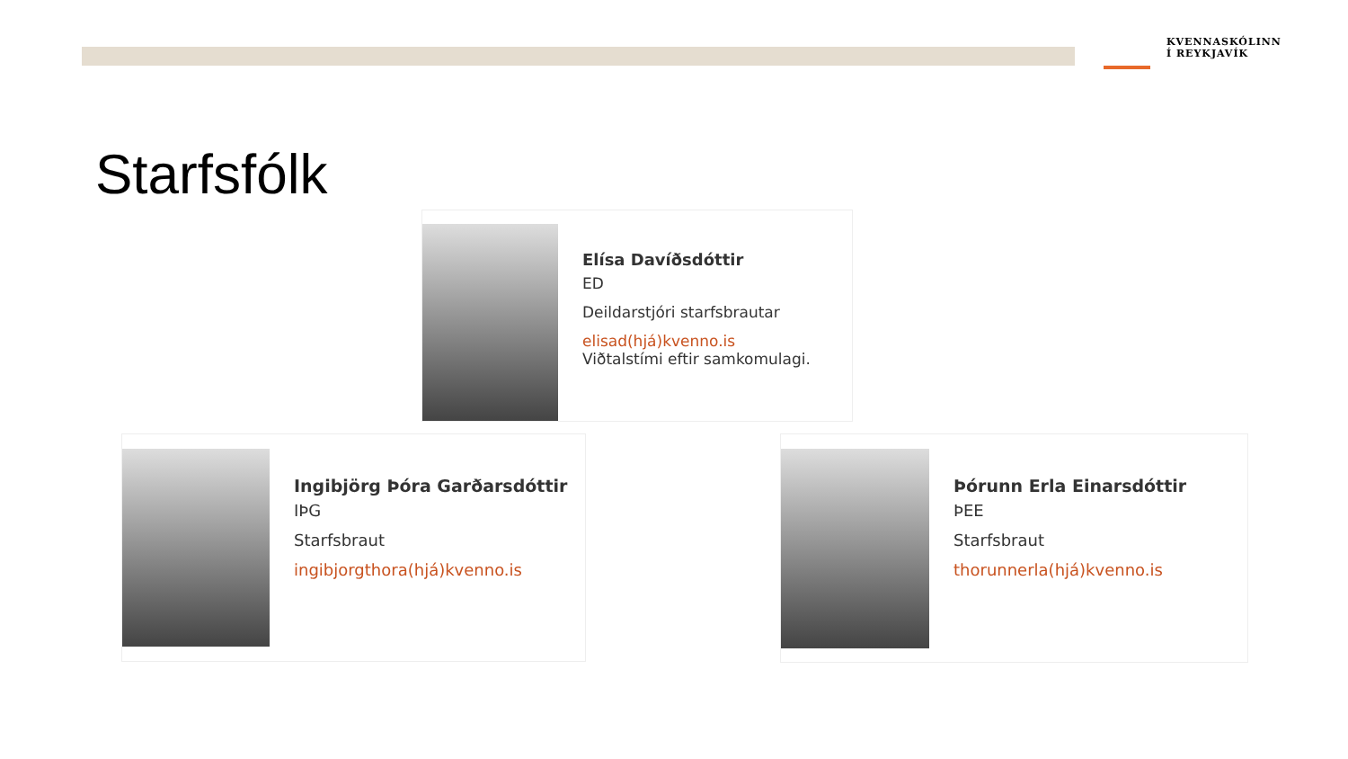KVENNASKÓLINN
Í REYKJAVÍK
Starfsfólk
Elísa Davíðsdóttir
ED
Deildarstjóri starfsbrautar
elisad(hjá)kvenno.is
Viðtalstími eftir samkomulagi.
Ingibjörg Þóra Garðarsdóttir
IÞG
Starfsbraut
ingibjorgthora(hjá)kvenno.is
Þórunn Erla Einarsdóttir
ÞEE
Starfsbraut
thorunnerla(hjá)kvenno.is